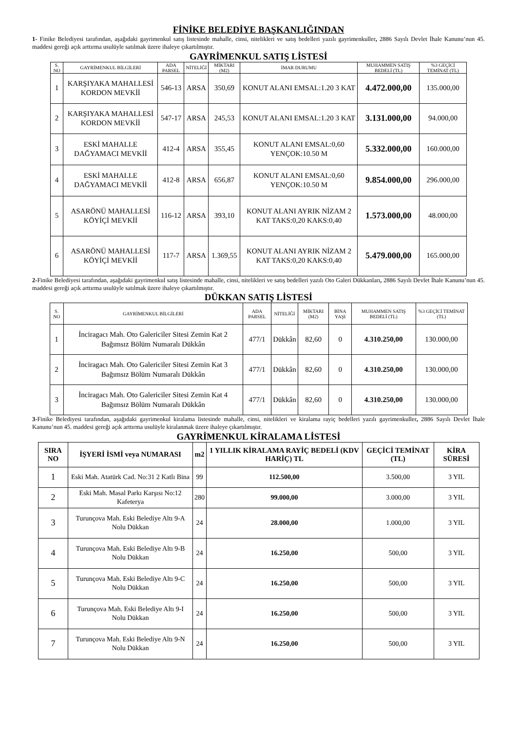FİNİKE BELEDİYE BAŞKANLIĞINDAN
1- Finike Belediyesi tarafından, aşağıdaki gayrimenkul satış listesinde mahalle, cinsi, nitelikleri ve satış bedelleri yazılı gayrimenkuller, 2886 Sayılı Devlet İhale Kanunu’nun 45. maddesi gereği açık arttırma usulüyle satılmak üzere ihaleye çıkartılmıştır.
GAYRİMENKUL SATIŞ LİSTESİ
| S. NO | GAYRİMENKUL BİLGİLERİ | ADA PARSEL | NİTELİĞİ | MİKTARI (M2) | İMAR DURUMU | MUHAMMEN SATIŞ BEDELİ (TL) | %3 GEÇİCİ TEMİNAT (TL) |
| --- | --- | --- | --- | --- | --- | --- | --- |
| 1 | KARŞIYAKA MAHALLESİ KORDON MEVKİİ | 546-13 | ARSA | 350,69 | KONUT ALANI EMSAL:1.20 3 KAT | 4.472.000,00 | 135.000,00 |
| 2 | KARŞIYAKA MAHALLESİ KORDON MEVKİİ | 547-17 | ARSA | 245,53 | KONUT ALANI EMSAL:1.20 3 KAT | 3.131.000,00 | 94.000,00 |
| 3 | ESKİ MAHALLE DAĞYAMACI MEVKİİ | 412-4 | ARSA | 355,45 | KONUT ALANI EMSAL:0,60 YENÇOK:10.50 M | 5.332.000,00 | 160.000,00 |
| 4 | ESKİ MAHALLE DAĞYAMACI MEVKİİ | 412-8 | ARSA | 656,87 | KONUT ALANI EMSAL:0,60 YENÇOK:10.50 M | 9.854.000,00 | 296.000,00 |
| 5 | ASARÖNÜ MAHALLESİ KÖYİÇİ MEVKİİ | 116-12 | ARSA | 393,10 | KONUT ALANI AYRIK NİZAM 2 KAT TAKS:0,20 KAKS:0,40 | 1.573.000,00 | 48.000,00 |
| 6 | ASARÖNÜ MAHALLESİ KÖYİÇİ MEVKİİ | 117-7 | ARSA | 1.369,55 | KONUT ALANI AYRIK NİZAM 2 KAT TAKS:0,20 KAKS:0,40 | 5.479.000,00 | 165.000,00 |
2-Finike Belediyesi tarafından, aşağıdaki gayrimenkul satış listesinde mahalle, cinsi, nitelikleri ve satış bedelleri yazılı Oto Galeri Dükkanları, 2886 Sayılı Devlet İhale Kanunu’nun 45. maddesi gereği açık arttırma usulüyle satılmak üzere ihaleye çıkartılmıştır.
DÜKKAN SATIŞ LİSTESİ
| S. NO | GAYRİMENKUL BİLGİLERİ | ADA PARSEL | NİTELİĞİ | MİKTARI (M2) | BİNA YAŞI | MUHAMMEN SATIŞ BEDELİ (TL) | %3 GEÇİCİ TEMİNAT (TL) |
| --- | --- | --- | --- | --- | --- | --- | --- |
| 1 | İnciragacı Mah. Oto Galericiler Sitesi Zemin Kat 2 Bağımsız Bölüm Numaralı Dükkân | 477/1 | Dükkân | 82,60 | 0 | 4.310.250,00 | 130.000,00 |
| 2 | İnciragacı Mah. Oto Galericiler Sitesi Zemin Kat 3 Bağımsız Bölüm Numaralı Dükkân | 477/1 | Dükkân | 82,60 | 0 | 4.310.250,00 | 130.000,00 |
| 3 | İnciragacı Mah. Oto Galericiler Sitesi Zemin Kat 4 Bağımsız Bölüm Numaralı Dükkân | 477/1 | Dükkân | 82,60 | 0 | 4.310.250,00 | 130.000,00 |
3-Finike Belediyesi tarafından, aşağıdaki gayrimenkul kiralama listesinde mahalle, cinsi, nitelikleri ve kiralama rayiç bedelleri yazılı gayrimenkuller, 2886 Sayılı Devlet İhale Kanunu’nun 45. maddesi gereği açık arttırma usulüyle kiralanmak üzere ihaleye çıkartılmıştır.
GAYRİMENKUL KİRALAMA LİSTESİ
| SIRA NO | İŞYERİ İSMİ veya NUMARASI | m2 | 1 YILLIK KİRALAMA RAYİÇ BEDELİ (KDV HARİÇ) TL | GEÇİCİ TEMİNAT (TL) | KİRA SÜRESİ |
| --- | --- | --- | --- | --- | --- |
| 1 | Eski Mah. Atatürk Cad. No:31 2 Katlı Bina | 99 | 112.500,00 | 3.500,00 | 3 YIL |
| 2 | Eski Mah. Masal Parkı Karşısı No:12 Kafeterya | 280 | 99.000,00 | 3.000,00 | 3 YIL |
| 3 | Turunçova Mah. Eski Belediye Altı 9-A Nolu Dükkan | 24 | 28.000,00 | 1.000,00 | 3 YIL |
| 4 | Turunçova Mah. Eski Belediye Altı 9-B Nolu Dükkan | 24 | 16.250,00 | 500,00 | 3 YIL |
| 5 | Turunçova Mah. Eski Belediye Altı 9-C Nolu Dükkan | 24 | 16.250,00 | 500,00 | 3 YIL |
| 6 | Turunçova Mah. Eski Belediye Altı 9-I Nolu Dükkan | 24 | 16.250,00 | 500,00 | 3 YIL |
| 7 | Turunçova Mah. Eski Belediye Altı 9-N Nolu Dükkan | 24 | 16.250,00 | 500,00 | 3 YIL |